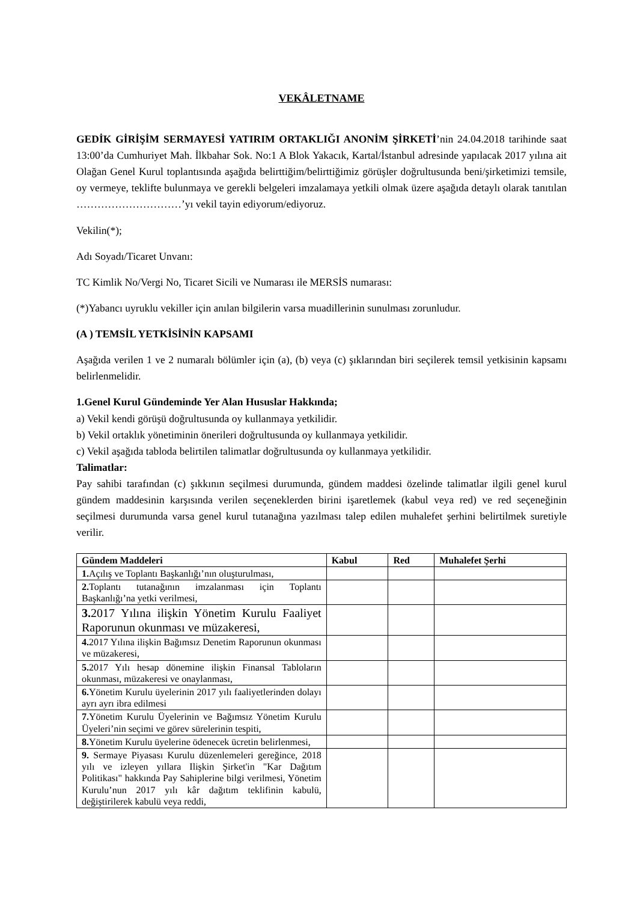VEKÂLETNAME
GEDİK GİRİŞİM SERMAYESİ YATIRIM ORTAKLIĞI ANONİM ŞİRKETİ’nin 24.04.2018 tarihinde saat 13:00’da Cumhuriyet Mah. İlkbahar Sok. No:1 A Blok Yakacık, Kartal/İstanbul adresinde yapılacak 2017 yılına ait Olağan Genel Kurul toplantısında aşağıda belirttiğim/belirttiğimiz görüşler doğrultusunda beni/şirketimizi temsile, oy vermeye, teklifte bulunmaya ve gerekli belgeleri imzalamaya yetkili olmak üzere aşağıda detaylı olarak tanıtılan …………………………’yı vekil tayin ediyorum/ediyoruz.
Vekilin(*);
Adı Soyadı/Ticaret Unvanı:
TC Kimlik No/Vergi No, Ticaret Sicili ve Numarası ile MERSİS numarası:
(*)Yabancı uyruklu vekiller için anılan bilgilerin varsa muadillerinin sunulması zorunludur.
(A ) TEMSİL YETKİSİNİN KAPSAMI
Aşağıda verilen 1 ve 2 numaralı bölümler için (a), (b) veya (c) şıklarından biri seçilerek temsil yetkisinin kapsamı belirlenmelidir.
1.Genel Kurul Gündeminde Yer Alan Hususlar Hakkında;
a) Vekil kendi görüşü doğrultusunda oy kullanmaya yetkilidir.
b) Vekil ortaklık yönetiminin önerileri doğrultusunda oy kullanmaya yetkilidir.
c) Vekil aşağıda tabloda belirtilen talimatlar doğrultusunda oy kullanmaya yetkilidir.
Talimatlar:
Pay sahibi tarafından (c) şıkkının seçilmesi durumunda, gündem maddesi özelinde talimatlar ilgili genel kurul gündem maddesinin karşısında verilen seçeneklerden birini işaretlemek (kabul veya red) ve red seçeneğinin seçilmesi durumunda varsa genel kurul tutanağına yazılması talep edilen muhalefet şerhini belirtilmek suretiyle verilir.
| Gündem Maddeleri | Kabul | Red | Muhalefet Şerhi |
| --- | --- | --- | --- |
| 1. Açılış ve Toplantı Başkanlığı’nın oluşturulması, | | | |
| 2. Toplantı tutanağının imzalanması için Toplantı Başkanlığı’na yetki verilmesi, | | | |
| 3. 2017 Yılına ilişkin Yönetim Kurulu Faaliyet Raporunun okunması ve müzakeresi, | | | |
| 4. 2017 Yılına ilişkin Bağımsız Denetim Raporunun okunması ve müzakeresi, | | | |
| 5. 2017 Yılı hesap dönemine ilişkin Finansal Tabloların okunması, müzakeresi ve onaylanması, | | | |
| 6. Yönetim Kurulu üyelerinin 2017 yılı faaliyetlerinden dolayı ayrı ayrı ibra edilmesi | | | |
| 7. Yönetim Kurulu Üyelerinin ve Bağımsız Yönetim Kurulu Üyeleri’nin seçimi ve görev sürelerinin tespiti, | | | |
| 8. Yönetim Kurulu üyelerine ödenecek ücretin belirlenmesi, | | | |
| 9. Sermaye Piyasası Kurulu düzenlemeleri gereğince, 2018 yılı ve izleyen yıllara Ilişkin Şirket'in "Kar Dağıtım Politikası" hakkında Pay Sahiplerine bilgi verilmesi, Yönetim Kurulu’nun 2017 yılı kâr dağıtım teklifinin kabulü, değiştirilerek kabulü veya reddi, | | | |